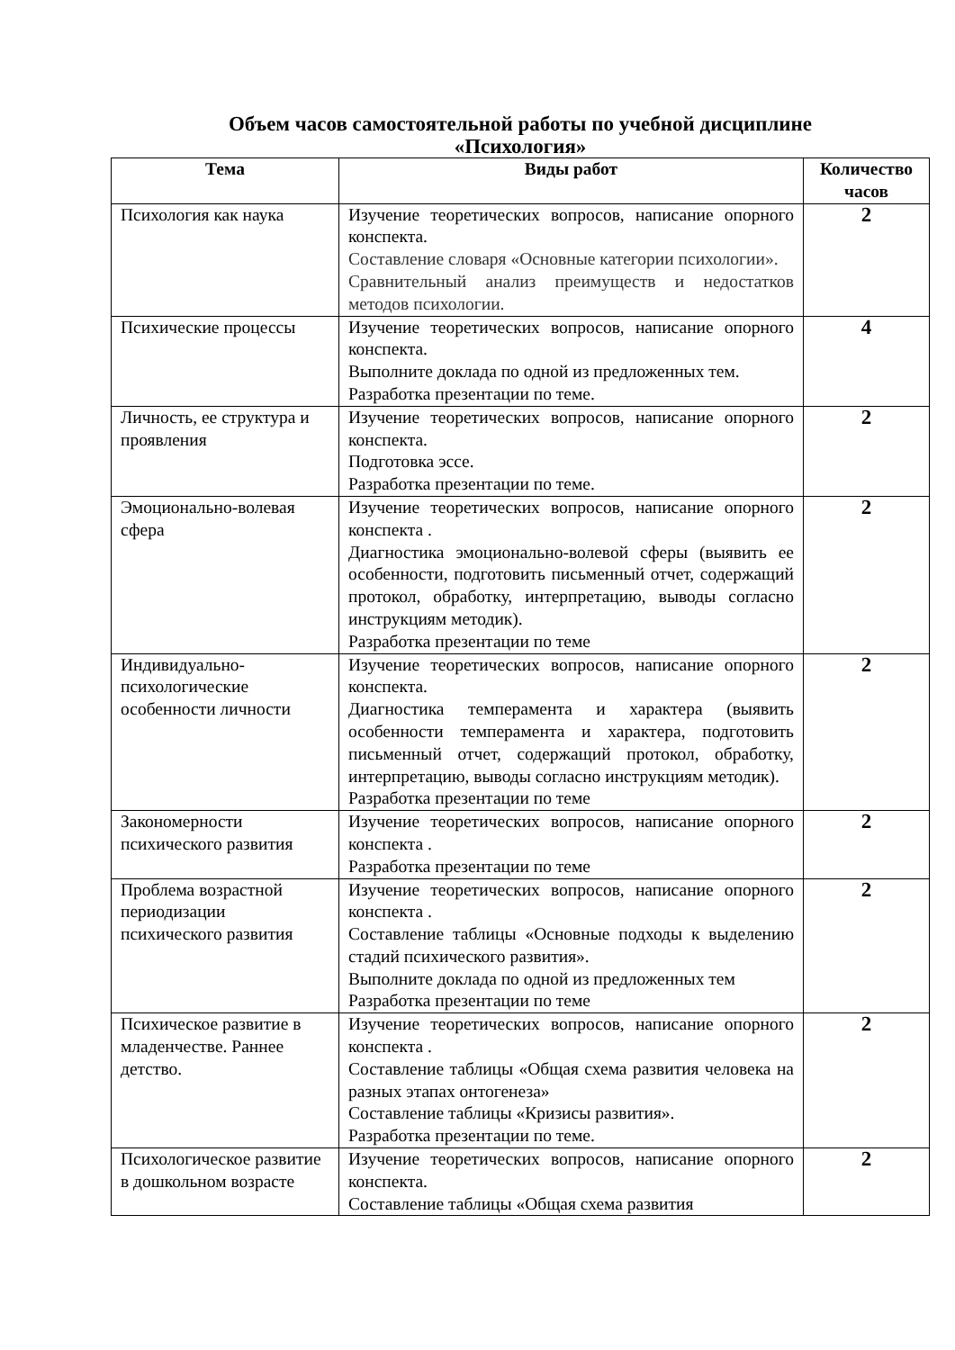Объем часов самостоятельной работы по учебной дисциплине
«Психология»
| Тема | Виды работ | Количество часов |
| --- | --- | --- |
| Психология как наука | Изучение теоретических вопросов, написание опорного конспекта. Составление словаря «Основные категории психологии». Сравнительный анализ преимуществ и недостатков методов психологии. | 2 |
| Психические процессы | Изучение теоретических вопросов, написание опорного конспекта. Выполните доклада по одной из предложенных тем. Разработка презентации по теме. | 4 |
| Личность, ее структура и проявления | Изучение теоретических вопросов, написание опорного конспекта. Подготовка эссе. Разработка презентации по теме. | 2 |
| Эмоционально-волевая сфера | Изучение теоретических вопросов, написание опорного конспекта . Диагностика эмоционально-волевой сферы (выявить ее особенности, подготовить письменный отчет, содержащий протокол, обработку, интерпретацию, выводы согласно инструкциям методик). Разработка презентации по теме | 2 |
| Индивидуально-психологические особенности личности | Изучение теоретических вопросов, написание опорного конспекта. Диагностика темперамента и характера (выявить особенности темперамента и характера, подготовить письменный отчет, содержащий протокол, обработку, интерпретацию, выводы согласно инструкциям методик). Разработка презентации по теме | 2 |
| Закономерности психического развития | Изучение теоретических вопросов, написание опорного конспекта . Разработка презентации по теме | 2 |
| Проблема возрастной периодизации психического развития | Изучение теоретических вопросов, написание опорного конспекта . Составление таблицы «Основные подходы к выделению стадий психического развития». Выполните доклада по одной из предложенных тем Разработка презентации по теме | 2 |
| Психическое развитие в младенчестве. Раннее детство. | Изучение теоретических вопросов, написание опорного конспекта . Составление таблицы «Общая схема развития человека на разных этапах онтогенеза» Составление таблицы «Кризисы развития». Разработка презентации по теме. | 2 |
| Психологическое развитие в дошкольном возрасте | Изучение теоретических вопросов, написание опорного конспекта. Составление таблицы «Общая схема развития | 2 |